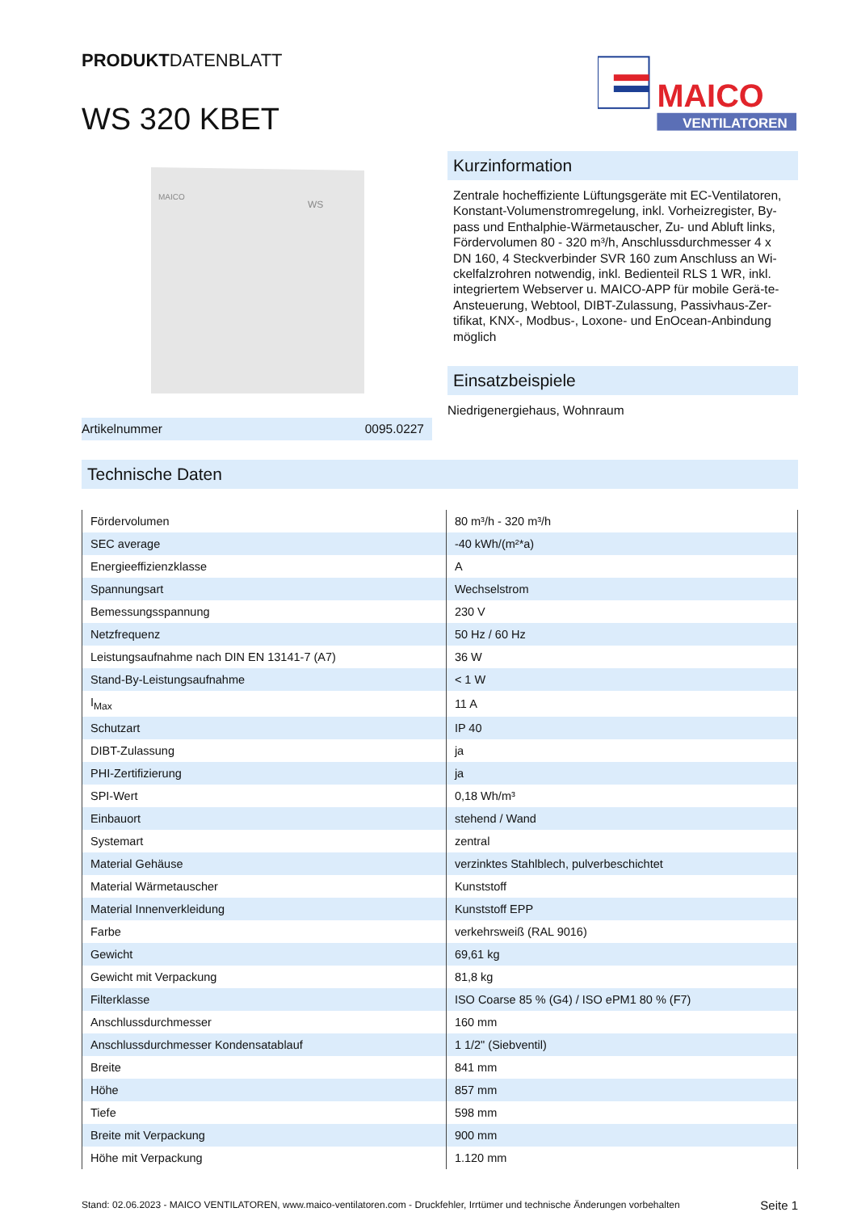PRODUKTDATENBLATT
WS 320 KBET
MAICO
VENTILATOREN
MAICO
WS
Artikelnummer 0095.0227
Kurzinformation
Zentrale hocheffiziente Lüftungsgeräte mit EC-Ventilatoren, Konstant-Volumenstromregelung, inkl. Vorheizregister, By-pass und Enthalphie-Wärmetauscher, Zu- und Abluft links, Fördervolumen 80 - 320 m³/h, Anschlussdurchmesser 4 x DN 160, 4 Steckverbinder SVR 160 zum Anschluss an Wi-ckelfalzrohren notwendig, inkl. Bedienteil RLS 1 WR, inkl. integriertem Webserver u. MAICO-APP für mobile Gerä-te-Ansteuerung, Webtool, DIBT-Zulassung, Passivhaus-Zer-tifikat, KNX-, Modbus-, Loxone- und EnOcean-Anbindung möglich
Einsatzbeispiele
Niedrigenergiehaus, Wohnraum
Technische Daten
| Fördervolumen | 80 m³/h - 320 m³/h |
| SEC average | -40 kWh/(m²*a) |
| Energieeffizienzklasse | A |
| Spannungsart | Wechselstrom |
| Bemessungsspannung | 230 V |
| Netzfrequenz | 50 Hz / 60 Hz |
| Leistungsaufnahme nach DIN EN 13141-7 (A7) | 36 W |
| Stand-By-Leistungsaufnahme | < 1 W |
| I<sub>Max</sub> | 11 A |
| Schutzart | IP 40 |
| DIBT-Zulassung | ja |
| PHI-Zertifizierung | ja |
| SPI-Wert | 0,18 Wh/m³ |
| Einbauort | stehend / Wand |
| Systemart | zentral |
| Material Gehäuse | verzinktes Stahlblech, pulverbeschichtet |
| Material Wärmetauscher | Kunststoff |
| Material Innenverkleidung | Kunststoff EPP |
| Farbe | verkehrsweiß (RAL 9016) |
| Gewicht | 69,61 kg |
| Gewicht mit Verpackung | 81,8 kg |
| Filterklasse | ISO Coarse 85 % (G4) / ISO ePM1 80 % (F7) |
| Anschlussdurchmesser | 160 mm |
| Anschlussdurchmesser Kondensatablauf | 1 1/2" (Siebventil) |
| Breite | 841 mm |
| Höhe | 857 mm |
| Tiefe | 598 mm |
| Breite mit Verpackung | 900 mm |
| Höhe mit Verpackung | 1.120 mm |
Stand: 02.06.2023 - MAICO VENTILATOREN, www.maico-ventilatoren.com - Druckfehler, Irrtümer und technische Änderungen vorbehalten Seite 1